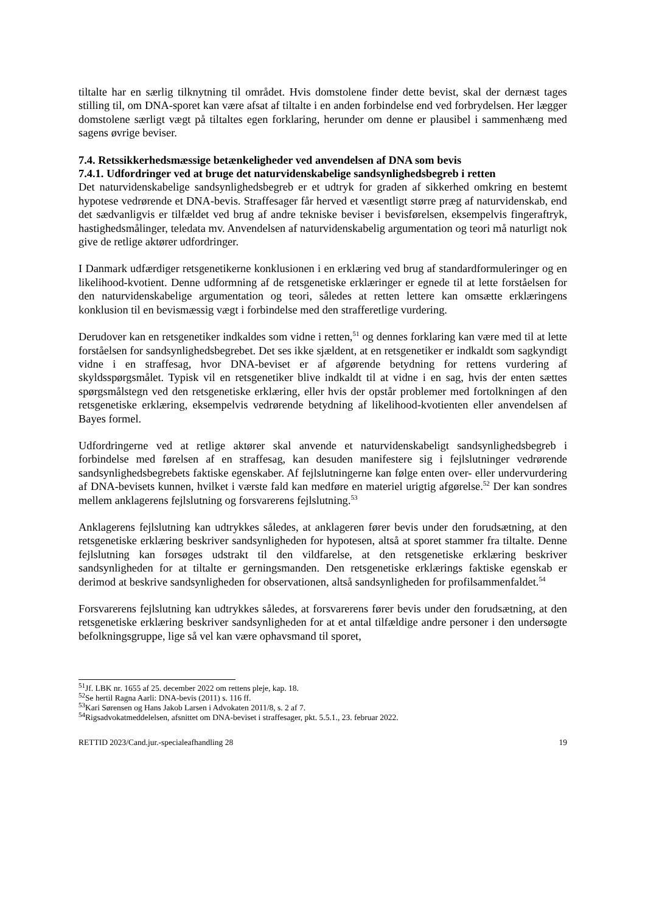tiltalte har en særlig tilknytning til området. Hvis domstolene finder dette bevist, skal der dernæst tages stilling til, om DNA-sporet kan være afsat af tiltalte i en anden forbindelse end ved forbrydelsen. Her lægger domstolene særligt vægt på tiltaltes egen forklaring, herunder om denne er plausibel i sammenhæng med sagens øvrige beviser.
7.4. Retssikkerhedsmæssige betænkeligheder ved anvendelsen af DNA som bevis
7.4.1. Udfordringer ved at bruge det naturvidenskabelige sandsynlighedsbegreb i retten
Det naturvidenskabelige sandsynlighedsbegreb er et udtryk for graden af sikkerhed omkring en bestemt hypotese vedrørende et DNA-bevis. Straffesager får herved et væsentligt større præg af naturvidenskab, end det sædvanligvis er tilfældet ved brug af andre tekniske beviser i bevisførelsen, eksempelvis fingeraftryk, hastighedsmålinger, teledata mv. Anvendelsen af naturvidenskabelig argumentation og teori må naturligt nok give de retlige aktører udfordringer.
I Danmark udfærdiger retsgenetikerne konklusionen i en erklæring ved brug af standardformuleringer og en likelihood-kvotient. Denne udformning af de retsgenetiske erklæringer er egnede til at lette forståelsen for den naturvidenskabelige argumentation og teori, således at retten lettere kan omsætte erklæringens konklusion til en bevismæssig vægt i forbindelse med den strafferetlige vurdering.
Derudover kan en retsgenetiker indkaldes som vidne i retten,<sup>51</sup> og dennes forklaring kan være med til at lette forståelsen for sandsynlighedsbegrebet. Det ses ikke sjældent, at en retsgenetiker er indkaldt som sagkyndigt vidne i en straffesag, hvor DNA-beviset er af afgørende betydning for rettens vurdering af skyldsspørgsmålet. Typisk vil en retsgenetiker blive indkaldt til at vidne i en sag, hvis der enten sættes spørgsmålstegn ved den retsgenetiske erklæring, eller hvis der opstår problemer med fortolkningen af den retsgenetiske erklæring, eksempelvis vedrørende betydning af likelihood-kvotienten eller anvendelsen af Bayes formel.
Udfordringerne ved at retlige aktører skal anvende et naturvidenskabeligt sandsynlighedsbegreb i forbindelse med førelsen af en straffesag, kan desuden manifestere sig i fejlslutninger vedrørende sandsynlighedsbegrebets faktiske egenskaber. Af fejlslutningerne kan følge enten over- eller undervurdering af DNA-bevisets kunnen, hvilket i værste fald kan medføre en materiel urigtig afgørelse.<sup>52</sup> Der kan sondres mellem anklagerens fejlslutning og forsvarerens fejlslutning.<sup>53</sup>
Anklagerens fejlslutning kan udtrykkes således, at anklageren fører bevis under den forudsætning, at den retsgenetiske erklæring beskriver sandsynligheden for hypotesen, altså at sporet stammer fra tiltalte. Denne fejlslutning kan forsøges udstrakt til den vildfarelse, at den retsgenetiske erklæring beskriver sandsynligheden for at tiltalte er gerningsmanden. Den retsgenetiske erklærings faktiske egenskab er derimod at beskrive sandsynligheden for observationen, altså sandsynligheden for profilsammenfaldet.<sup>54</sup>
Forsvarerens fejlslutning kan udtrykkes således, at forsvarerens fører bevis under den forudsætning, at den retsgenetiske erklæring beskriver sandsynligheden for at et antal tilfældige andre personer i den undersøgte befolkningsgruppe, lige så vel kan være ophavsmand til sporet,
<sup>51</sup> Jf. LBK nr. 1655 af 25. december 2022 om rettens pleje, kap. 18.
<sup>52</sup>Se hertil Ragna Aarli: DNA-bevis (2011) s. 116 ff.
<sup>53</sup> Kari Sørensen og Hans Jakob Larsen i Advokaten 2011/8, s. 2 af 7.
<sup>54</sup> Rigsadvokatmeddelelsen, afsnittet om DNA-beviset i straffesager, pkt. 5.5.1., 23. februar 2022.
RETTID 2023/Cand.jur.-specialeafhandling 28 19